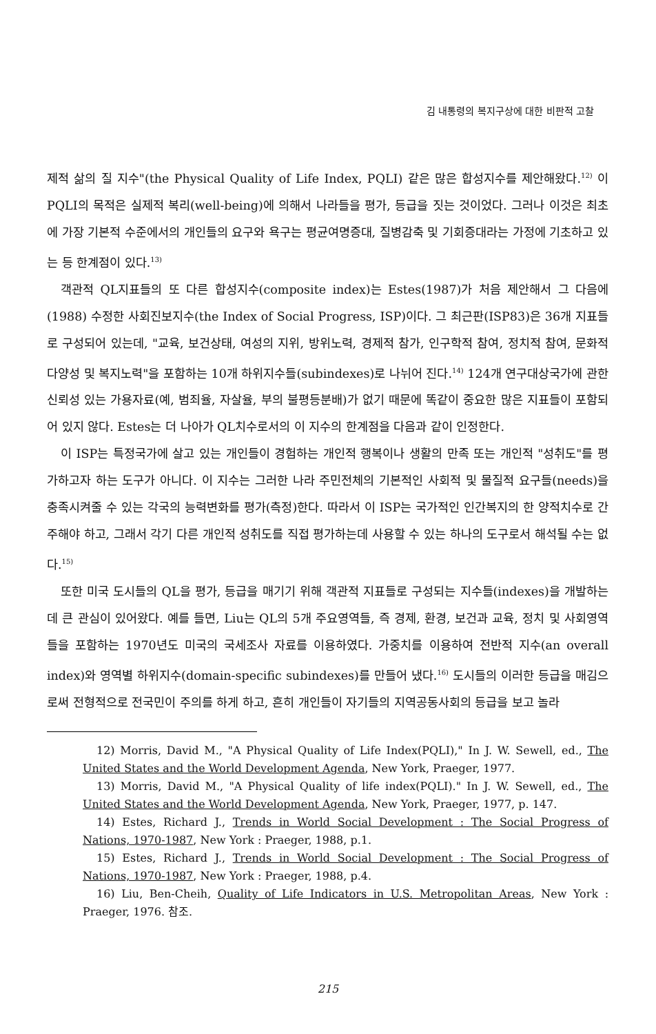김 내통령의 복지구상에 대한 비판적 고찰
제적 삶의 질 지수"(the Physical Quality of Life Index, PQLI) 같은 많은 합성지수를 제안해왔다.<sup>12)</sup> 이 PQLI의 목적은 실제적 복리(well-being)에 의해서 나라들을 평가, 등급을 짓는 것이었다. 그러나 이것은 최초에 가장 기본적 수준에서의 개인들의 요구와 욕구는 평균여명증대, 질병감축 및 기회증대라는 가정에 기초하고 있는 등 한계점이 있다.<sup>13)</sup>
객관적 QL지표들의 또 다른 합성지수(composite index)는 Estes(1987)가 처음 제안해서 그 다음에(1988) 수정한 사회진보지수(the Index of Social Progress, ISP)이다. 그 최근판(ISP83)은 36개 지표들로 구성되어 있는데, "교육, 보건상태, 여성의 지위, 방위노력, 경제적 참가, 인구학적 참여, 정치적 참여, 문화적 다양성 및 복지노력"을 포함하는 10개 하위지수들(subindexes)로 나뉘어 진다.<sup>14)</sup> 124개 연구대상국가에 관한 신뢰성 있는 가용자료(예, 범죄율, 자살율, 부의 불평등분배)가 없기 때문에 똑같이 중요한 많은 지표들이 포함되어 있지 않다. Estes는 더 나아가 QL치수로서의 이 지수의 한계점을 다음과 같이 인정한다.
이 ISP는 특정국가에 살고 있는 개인들이 경험하는 개인적 행복이나 생활의 만족 또는 개인적 "성취도"를 평가하고자 하는 도구가 아니다. 이 지수는 그러한 나라 주민전체의 기본적인 사회적 및 물질적 요구들(needs)을 충족시켜줄 수 있는 각국의 능력변화를 평가(측정)한다. 따라서 이 ISP는 국가적인 인간복지의 한 양적치수로 간주해야 하고, 그래서 각기 다른 개인적 성취도를 직접 평가하는데 사용할 수 있는 하나의 도구로서 해석될 수는 없다.<sup>15)</sup>
또한 미국 도시들의 QL을 평가, 등급을 매기기 위해 객관적 지표들로 구성되는 지수들(indexes)을 개발하는데 큰 관심이 있어왔다. 예를 들면, Liu는 QL의 5개 주요영역들, 즉 경제, 환경, 보건과 교육, 정치 및 사회영역들을 포함하는 1970년도 미국의 국세조사 자료를 이용하였다. 가중치를 이용하여 전반적 지수(an overall index)와 영역별 하위지수(domain-specific subindexes)를 만들어 냈다.<sup>16)</sup> 도시들의 이러한 등급을 매김으로써 전형적으로 전국민이 주의를 하게 하고, 흔히 개인들이 자기들의 지역공동사회의 등급을 보고 놀라
12) Morris, David M., "A Physical Quality of Life Index(PQLI)," In J. W. Sewell, ed., The United States and the World Development Agenda, New York, Praeger, 1977.
13) Morris, David M., "A Physical Quality of life index(PQLI)." In J. W. Sewell, ed., The United States and the World Development Agenda, New York, Praeger, 1977, p. 147.
14) Estes, Richard J., Trends in World Social Development : The Social Progress of Nations, 1970-1987, New York : Praeger, 1988, p.1.
15) Estes, Richard J., Trends in World Social Development : The Social Progress of Nations, 1970-1987, New York : Praeger, 1988, p.4.
16) Liu, Ben-Cheih, Quality of Life Indicators in U.S. Metropolitan Areas, New York : Praeger, 1976. 참조.
215